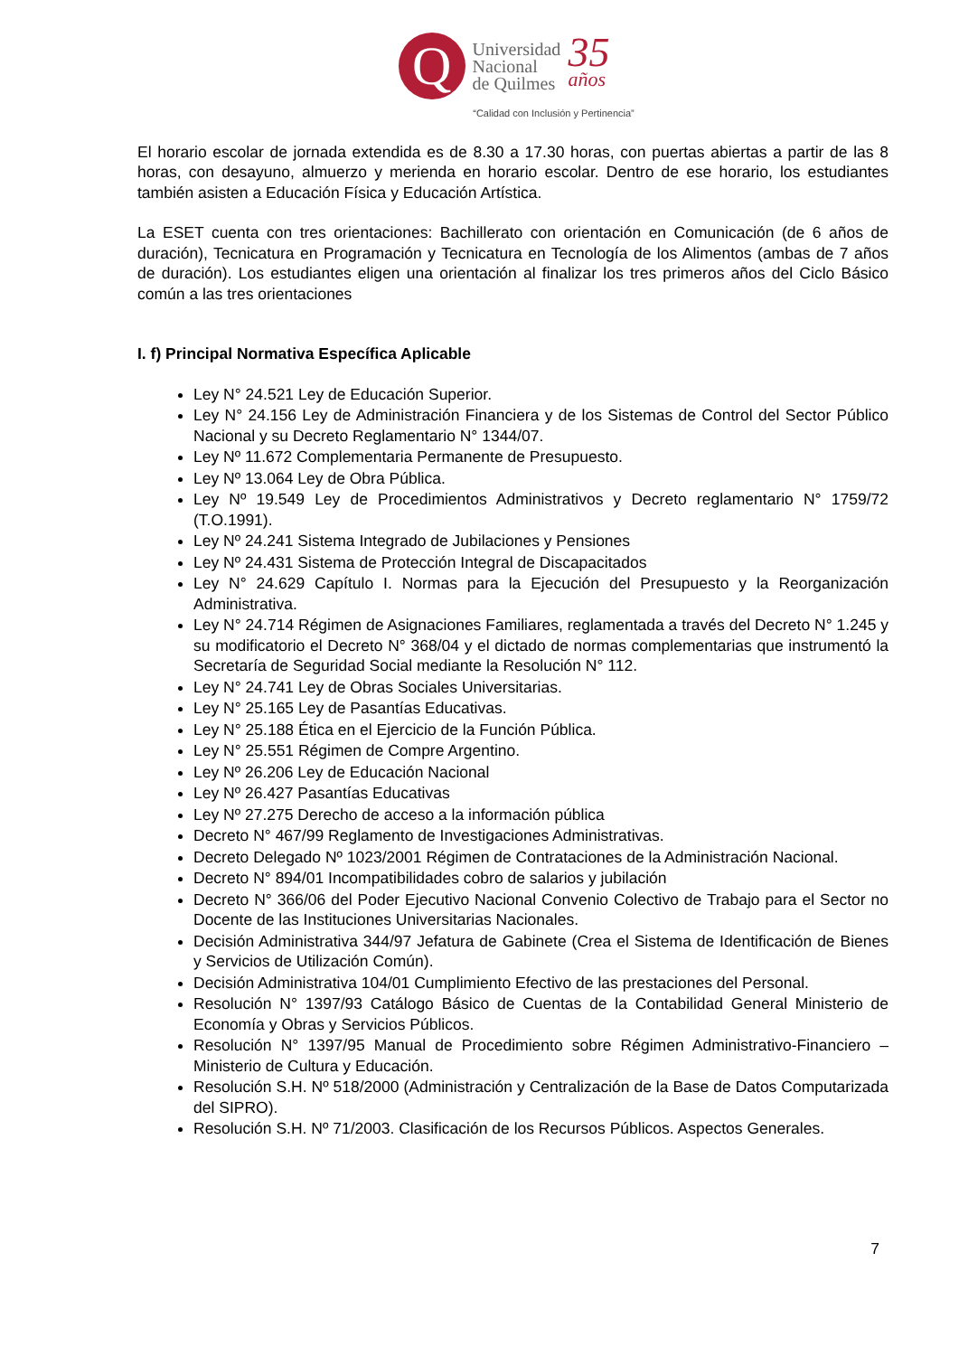Q
Universidad
Nacional
de Quilmes
35
años
“Calidad con Inclusión y Pertinencia”
El horario escolar de jornada extendida es de 8.30 a 17.30 horas, con puertas abiertas a partir de las 8 horas, con desayuno, almuerzo y merienda en horario escolar. Dentro de ese horario, los estudiantes también asisten a Educación Física y Educación Artística.
La ESET cuenta con tres orientaciones: Bachillerato con orientación en Comunicación (de 6 años de duración), Tecnicatura en Programación y Tecnicatura en Tecnología de los Alimentos (ambas de 7 años de duración). Los estudiantes eligen una orientación al finalizar los tres primeros años del Ciclo Básico común a las tres orientaciones
I. f) Principal Normativa Específica Aplicable
Ley N° 24.521 Ley de Educación Superior.
Ley N° 24.156 Ley de Administración Financiera y de los Sistemas de Control del Sector Público Nacional y su Decreto Reglamentario N° 1344/07.
Ley Nº 11.672 Complementaria Permanente de Presupuesto.
Ley Nº 13.064 Ley de Obra Pública.
Ley Nº 19.549 Ley de Procedimientos Administrativos y Decreto reglamentario N° 1759/72 (T.O.1991).
Ley Nº 24.241 Sistema Integrado de Jubilaciones y Pensiones
Ley Nº 24.431 Sistema de Protección Integral de Discapacitados
Ley N° 24.629 Capítulo I. Normas para la Ejecución del Presupuesto y la Reorganización Administrativa.
Ley N° 24.714 Régimen de Asignaciones Familiares, reglamentada a través del Decreto N° 1.245 y su modificatorio el Decreto N° 368/04 y el dictado de normas complementarias que instrumentó la Secretaría de Seguridad Social mediante la Resolución N° 112.
Ley N° 24.741 Ley de Obras Sociales Universitarias.
Ley N° 25.165 Ley de Pasantías Educativas.
Ley N° 25.188 Ética en el Ejercicio de la Función Pública.
Ley N° 25.551 Régimen de Compre Argentino.
Ley Nº 26.206 Ley de Educación Nacional
Ley Nº 26.427 Pasantías Educativas
Ley Nº 27.275 Derecho de acceso a la información pública
Decreto N° 467/99 Reglamento de Investigaciones Administrativas.
Decreto Delegado Nº 1023/2001 Régimen de Contrataciones de la Administración Nacional.
Decreto N° 894/01 Incompatibilidades cobro de salarios y jubilación
Decreto N° 366/06 del Poder Ejecutivo Nacional Convenio Colectivo de Trabajo para el Sector no Docente de las Instituciones Universitarias Nacionales.
Decisión Administrativa 344/97 Jefatura de Gabinete (Crea el Sistema de Identificación de Bienes y Servicios de Utilización Común).
Decisión Administrativa 104/01 Cumplimiento Efectivo de las prestaciones del Personal.
Resolución N° 1397/93 Catálogo Básico de Cuentas de la Contabilidad General Ministerio de Economía y Obras y Servicios Públicos.
Resolución N° 1397/95 Manual de Procedimiento sobre Régimen Administrativo-Financiero – Ministerio de Cultura y Educación.
Resolución S.H. Nº 518/2000 (Administración y Centralización de la Base de Datos Computarizada del SIPRO).
Resolución S.H. Nº 71/2003. Clasificación de los Recursos Públicos. Aspectos Generales.
7